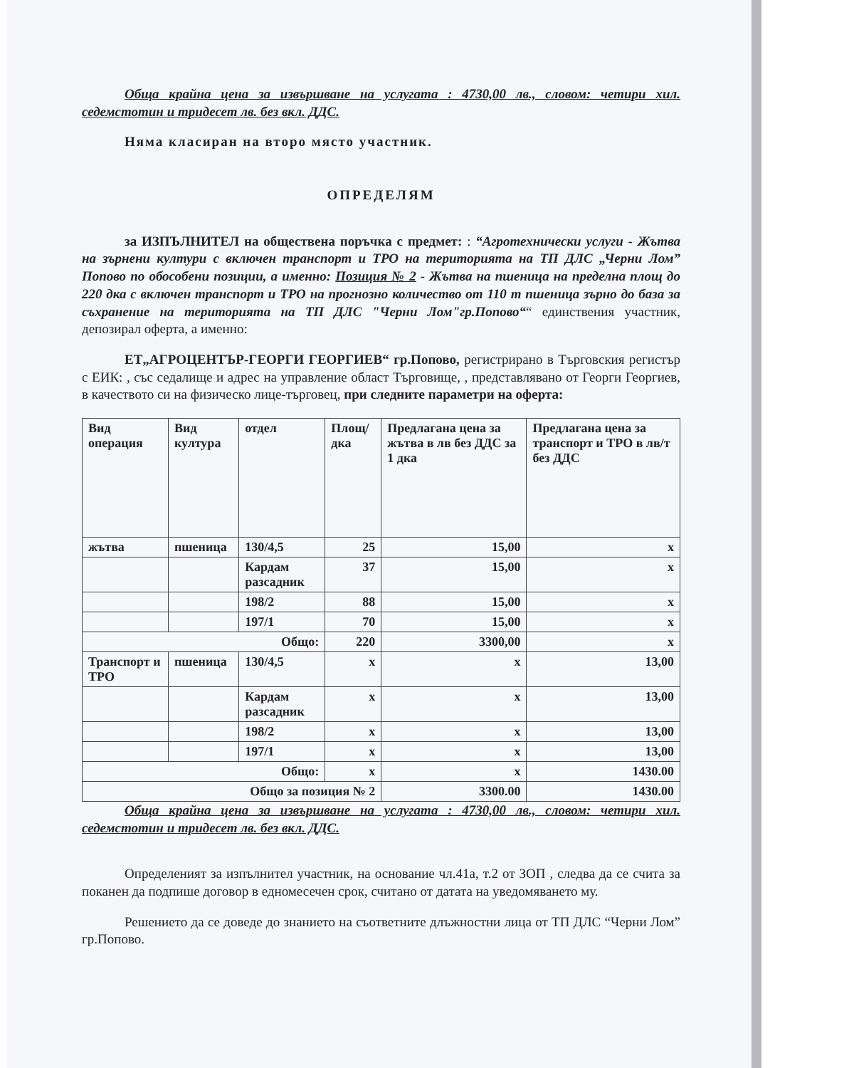Обща крайна цена за извършване на услугата : 4730,00 лв., словом: четири хил. седемстотин и тридесет лв. без вкл. ДДС.
Няма класиран на второ място участник.
ОПРЕДЕЛЯМ
за ИЗПЪЛНИТЕЛ на обществена поръчка с предмет: : “Агротехнически услуги - Жътва на зърнени култури с включен транспорт и ТРО на територията на ТП ДЛС „Черни Лом” Попово по обособени позиции, а именно: Позиция № 2 - Жътва на пшеница на пределна площ до 220 дка с включен транспорт и ТРО на прогнозно количество от 110 т пшеница зърно до база за съхранение на територията на ТП ДЛС "Черни Лом"гр.Попово““ единствения участник, депозирал оферта, а именно:
ЕТ„АГРОЦЕНТЪР-ГЕОРГИ ГЕОРГИЕВ“ гр.Попово, регистрирано в Търговския регистър с ЕИК: , със седалище и адрес на управление област Търговище, , представлявано от Георги Георгиев, в качеството си на физическо лице-търговец, при следните параметри на оферта:
| Вид операция | Вид култура | отдел | Площ/дка | Предлагана цена за жътва в лв без ДДС за 1 дка | Предлагана цена за транспорт и ТРО в лв/т без ДДС |
| --- | --- | --- | --- | --- | --- |
| жътва | пшеница | 130/4,5 | 25 | 15,00 | х |
| | | Кардам разсадник | 37 | 15,00 | х |
| | | 198/2 | 88 | 15,00 | х |
| | | 197/1 | 70 | 15,00 | х |
| Общо: | | | 220 | 3300,00 | х |
| Транспорт и ТРО | пшеница | 130/4,5 | х | х | 13,00 |
| | | Кардам разсадник | х | х | 13,00 |
| | | 198/2 | х | х | 13,00 |
| | | 197/1 | х | х | 13,00 |
| Общо: | | | х | х | 1430.00 |
| Общо за позиция № 2 | | | | 3300.00 | 1430.00 |
Обща крайна цена за извършване на услугата : 4730,00 лв., словом: четири хил. седемстотин и тридесет лв. без вкл. ДДС.
Определеният за изпълнител участник, на основание чл.41а, т.2 от ЗОП , следва да се счита за поканен да подпише договор в едномесечен срок, считано от датата на уведомяването му.
Решението да се доведе до знанието на съответните длъжностни лица от ТП ДЛС “Черни Лом” гр.Попово.